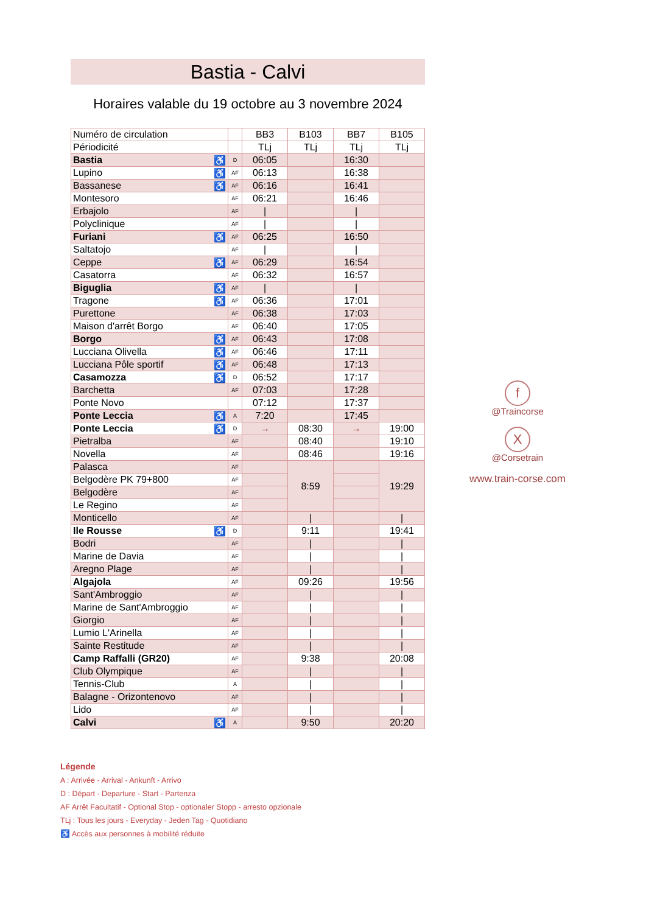Bastia - Calvi
Horaires valable du 19 octobre au 3 novembre 2024
| Numéro de circulation | | BB3 | B103 | BB7 | B105 |
| Périodicité | | TLj | TLj | TLj | TLj |
| Bastia ♿ | D | 06:05 | | 16:30 | |
| Lupino ♿ | AF | 06:13 | | 16:38 | |
| Bassanese ♿ | AF | 06:16 | | 16:41 | |
| Montesoro | AF | 06:21 | | 16:46 | |
| Erbajolo | AF | / | | / | |
| Polyclinique | AF | / | | / | |
| Furiani ♿ | AF | 06:25 | | 16:50 | |
| Saltatojo | AF | / | | / | |
| Ceppe ♿ | AF | 06:29 | | 16:54 | |
| Casatorra | AF | 06:32 | | 16:57 | |
| Biguglia ♿ | AF | / | | / | |
| Tragone ♿ | AF | 06:36 | | 17:01 | |
| Purettone | AF | 06:38 | | 17:03 | |
| Maison d'arrêt Borgo | AF | 06:40 | | 17:05 | |
| Borgo ♿ | AF | 06:43 | | 17:08 | |
| Lucciana Olivella ♿ | AF | 06:46 | | 17:11 | |
| Lucciana Pôle sportif ♿ | AF | 06:48 | | 17:13 | |
| Casamozza ♿ | D | 06:52 | | 17:17 | |
| Barchetta | AF | 07:03 | | 17:28 | |
| Ponte Novo | | 07:12 | | 17:37 | |
| Ponte Leccia ♿ | A | 7:20 | | 17:45 | |
| Ponte Leccia ♿ | D | → | 08:30 | → | 19:00 |
| Pietralba | AF | | 08:40 | | 19:10 |
| Novella | AF | | 08:46 | | 19:16 |
| Palasca | AF | | 8:59 | | 19:29 |
| Belgodère PK 79+800 | AF | | | | |
| Belgodère | AF | | | | |
| Le Regino | AF | | | | |
| Monticello | AF | | / | | / |
| Ile Rousse ♿ | D | | 9:11 | | 19:41 |
| Bodri | AF | | / | | / |
| Marine de Davia | AF | | / | | / |
| Aregno Plage | AF | | / | | / |
| Algajola | AF | | 09:26 | | 19:56 |
| Sant'Ambroggio | AF | | / | | / |
| Marine de Sant'Ambroggio | AF | | / | | / |
| Giorgio | AF | | / | | / |
| Lumio L'Arinella | AF | | / | | / |
| Sainte Restitude | AF | | / | | / |
| Camp Raffalli (GR20) | AF | | 9:38 | | 20:08 |
| Club Olympique | AF | | / | | / |
| Tennis-Club | A | | / | | / |
| Balagne - Orizontenovo | AF | | / | | / |
| Lido | AF | | / | | / |
| Calvi ♿ | A | | 9:50 | | 20:20 |
f
@Traincorse
X
@Corsetrain
www.train-corse.com
Légende
A : Arrivée - Arrival - Ankunft - Arrivo
D : Départ - Departure - Start - Partenza
AF Arrêt Facultatif - Optional Stop - optionaler Stopp - arresto opzionale
TLj : Tous les jours - Everyday - Jeden Tag - Quotidiano
♿ Accès aux personnes à mobilité réduite